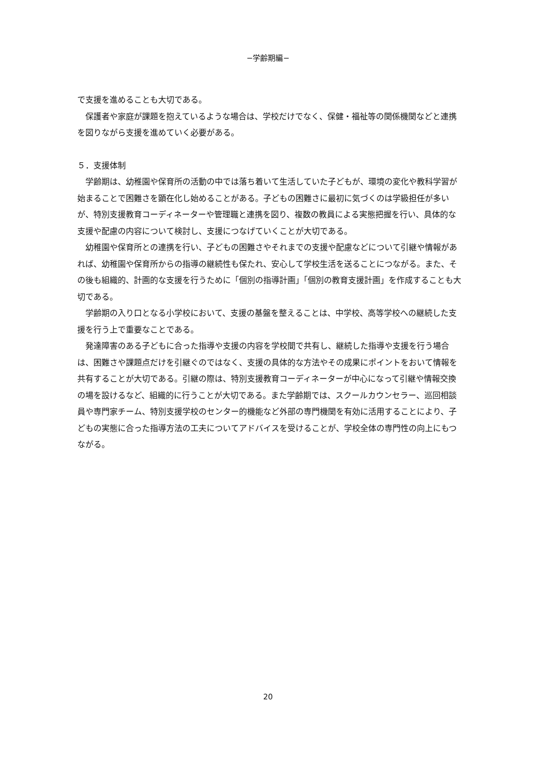−学齢期編−
で支援を進めることも大切である。
保護者や家庭が課題を抱えているような場合は、学校だけでなく、保健・福祉等の関係機関などと連携を図りながら支援を進めていく必要がある。
５．支援体制
学齢期は、幼稚園や保育所の活動の中では落ち着いて生活していた子どもが、環境の変化や教科学習が始まることで困難さを顕在化し始めることがある。子どもの困難さに最初に気づくのは学級担任が多いが、特別支援教育コーディネーターや管理職と連携を図り、複数の教員による実態把握を行い、具体的な支援や配慮の内容について検討し、支援につなげていくことが大切である。
幼稚園や保育所との連携を行い、子どもの困難さやそれまでの支援や配慮などについて引継や情報があれば、幼稚園や保育所からの指導の継続性も保たれ、安心して学校生活を送ることにつながる。また、その後も組織的、計画的な支援を行うために「個別の指導計画」「個別の教育支援計画」を作成することも大切である。
学齢期の入り口となる小学校において、支援の基盤を整えることは、中学校、高等学校への継続した支援を行う上で重要なことである。
発達障害のある子どもに合った指導や支援の内容を学校間で共有し、継続した指導や支援を行う場合は、困難さや課題点だけを引継ぐのではなく、支援の具体的な方法やその成果にポイントをおいて情報を共有することが大切である。引継の際は、特別支援教育コーディネーターが中心になって引継や情報交換の場を設けるなど、組織的に行うことが大切である。また学齢期では、スクールカウンセラー、巡回相談員や専門家チーム、特別支援学校のセンター的機能など外部の専門機関を有効に活用することにより、子どもの実態に合った指導方法の工夫についてアドバイスを受けることが、学校全体の専門性の向上にもつながる。
20